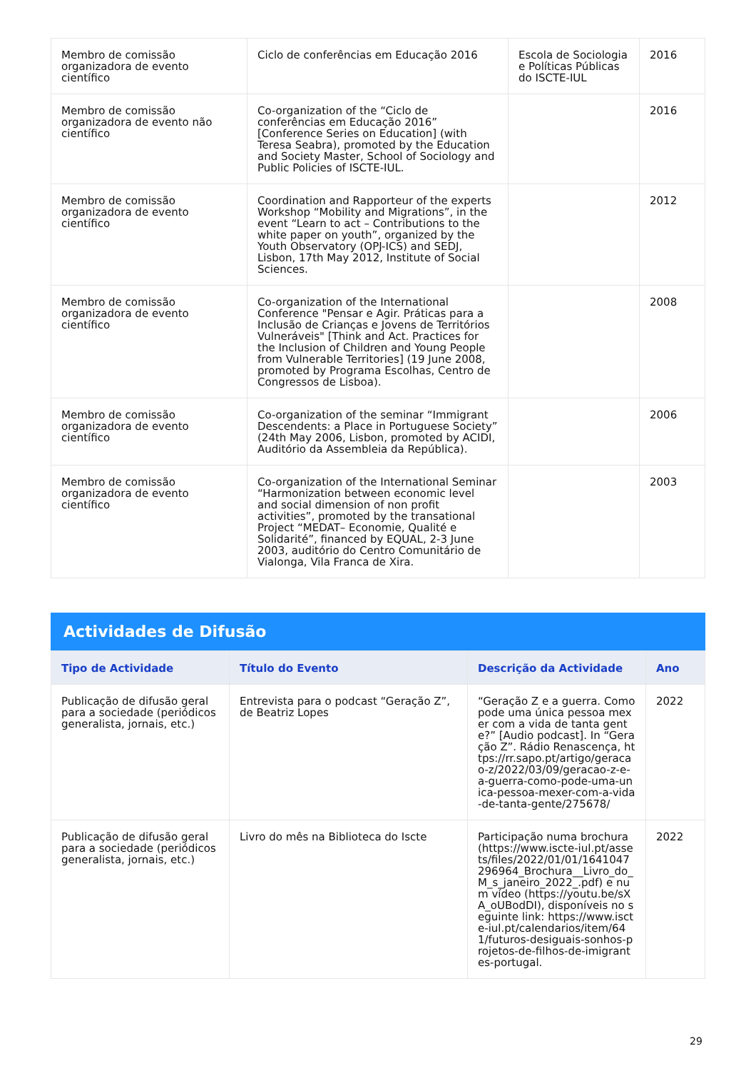| Membro de comissão organizadora de evento científico | Ciclo de conferências em Educação 2016 | Escola de Sociologia e Políticas Públicas do ISCTE-IUL | 2016 |
| Membro de comissão organizadora de evento não científico | Co-organization of the “Ciclo de conferências em Educação 2016” [Conference Series on Education] (with Teresa Seabra), promoted by the Education and Society Master, School of Sociology and Public Policies of ISCTE-IUL. | | 2016 |
| Membro de comissão organizadora de evento científico | Coordination and Rapporteur of the experts Workshop “Mobility and Migrations”, in the event “Learn to act – Contributions to the white paper on youth”, organized by the Youth Observatory (OPJ-ICS) and SEDJ, Lisbon, 17th May 2012, Institute of Social Sciences. | | 2012 |
| Membro de comissão organizadora de evento científico | Co-organization of the International Conference "Pensar e Agir. Práticas para a Inclusão de Crianças e Jovens de Territórios Vulneráveis" [Think and Act. Practices for the Inclusion of Children and Young People from Vulnerable Territories] (19 June 2008, promoted by Programa Escolhas, Centro de Congressos de Lisboa). | | 2008 |
| Membro de comissão organizadora de evento científico | Co-organization of the seminar “Immigrant Descendents: a Place in Portuguese Society” (24th May 2006, Lisbon, promoted by ACIDI, Auditório da Assembleia da República). | | 2006 |
| Membro de comissão organizadora de evento científico | Co-organization of the International Seminar “Harmonization between economic level and social dimension of non profit activities”, promoted by the transational Project “MEDAT– Economie, Qualité e Solidarité”, financed by EQUAL, 2-3 June 2003, auditório do Centro Comunitário de Vialonga, Vila Franca de Xira. | | 2003 |
Actividades de Difusão
| Tipo de Actividade | Título do Evento | Descrição da Actividade | Ano |
| --- | --- | --- | --- |
| Publicação de difusão geral para a sociedade (periódicos generalista, jornais, etc.) | Entrevista para o podcast “Geração Z”, de Beatriz Lopes | “Geração Z e a guerra. Como pode uma única pessoa mexer com a vida de tanta gente?” [Audio podcast]. In “Geração Z”. Rádio Renascença, https://rr.sapo.pt/artigo/geracao-z/2022/03/09/geracao-z-e-a-guerra-como-pode-uma-unica-pessoa-mexer-com-a-vida-de-tanta-gente/275678/ | 2022 |
| Publicação de difusão geral para a sociedade (periódicos generalista, jornais, etc.) | Livro do mês na Biblioteca do Iscte | Participação numa brochura (https://www.iscte-iul.pt/assets/files/2022/01/01/1641047296964_Brochura__Livro_do_M_s_janeiro_2022_.pdf) e num vídeo (https://youtu.be/sXA_oUBodDI), disponíveis no seguinte link: https://www.iscte-iul.pt/calendarios/item/641/futuros-desiguais-sonhos-projetos-de-filhos-de-imigrantes-portugal. | 2022 |
29